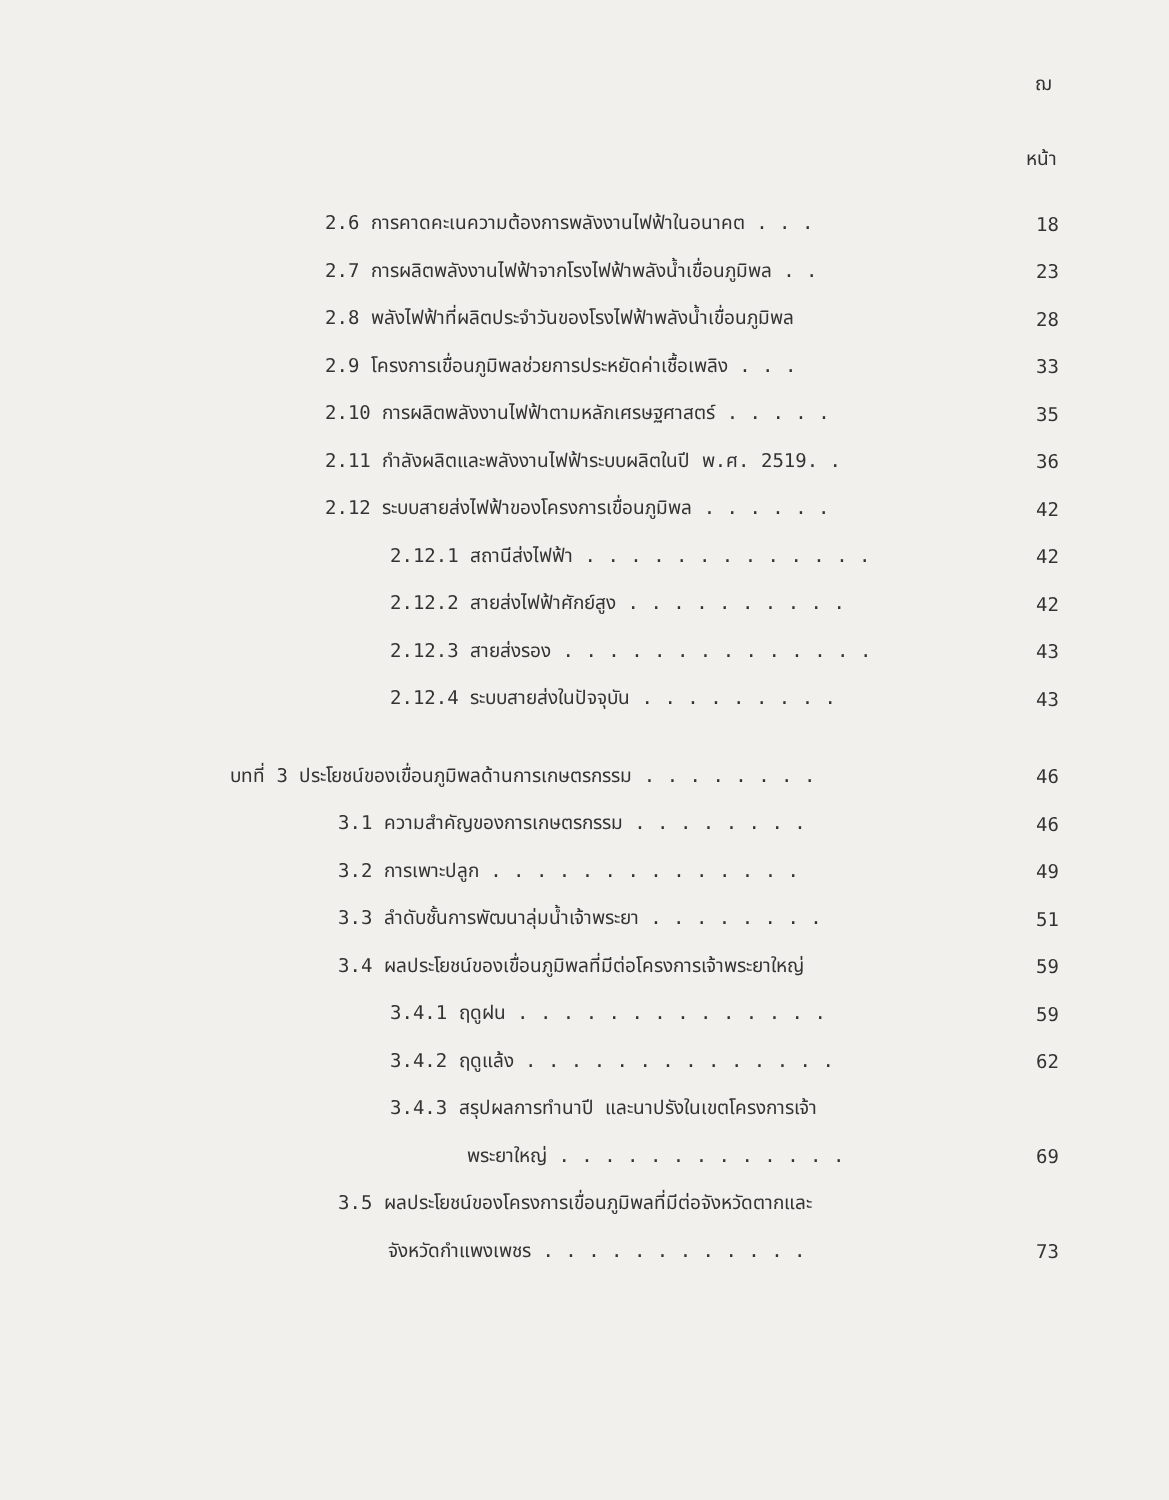ฌ
หน้า
2.6 การคาดคะเนความต้องการพลังงานไฟฟ้าในอนาคต . . . 18
2.7 การผลิตพลังงานไฟฟ้าจากโรงไฟฟ้าพลังน้ำเขื่อนภูมิพล . . 23
2.8 พลังไฟฟ้าที่ผลิตประจำวันของโรงไฟฟ้าพลังน้ำเขื่อนภูมิพล 28
2.9 โครงการเขื่อนภูมิพลช่วยการประหยัดค่าเชื้อเพลิง . . . 33
2.10 การผลิตพลังงานไฟฟ้าตามหลักเศรษฐศาสตร์ . . . . . 35
2.11 กำลังผลิตและพลังงานไฟฟ้าระบบผลิตในปี พ.ศ. 2519. . 36
2.12 ระบบสายส่งไฟฟ้าของโครงการเขื่อนภูมิพล . . . . . . 42
2.12.1 สถานีส่งไฟฟ้า . . . . . . . . . . . . . 42
2.12.2 สายส่งไฟฟ้าศักย์สูง . . . . . . . . . . 42
2.12.3 สายส่งรอง . . . . . . . . . . . . . . 43
2.12.4 ระบบสายส่งในปัจจุบัน . . . . . . . . . 43
บทที่ 3 ประโยชน์ของเขื่อนภูมิพลด้านการเกษตรกรรม . . . . . . . . 46
3.1 ความสำคัญของการเกษตรกรรม . . . . . . . . 46
3.2 การเพาะปลูก . . . . . . . . . . . . . . 49
3.3 ลำดับชั้นการพัฒนาลุ่มน้ำเจ้าพระยา . . . . . . . . 51
3.4 ผลประโยชน์ของเขื่อนภูมิพลที่มีต่อโครงการเจ้าพระยาใหญ่ 59
3.4.1 ฤดูฝน . . . . . . . . . . . . . . 59
3.4.2 ฤดูแล้ง . . . . . . . . . . . . . . 62
3.4.3 สรุปผลการทำนาปี และนาปรังในเขตโครงการเจ้า
พระยาใหญ่ . . . . . . . . . . . . . 69
3.5 ผลประโยชน์ของโครงการเขื่อนภูมิพลที่มีต่อจังหวัดตากและ
จังหวัดกำแพงเพชร . . . . . . . . . . . . 73